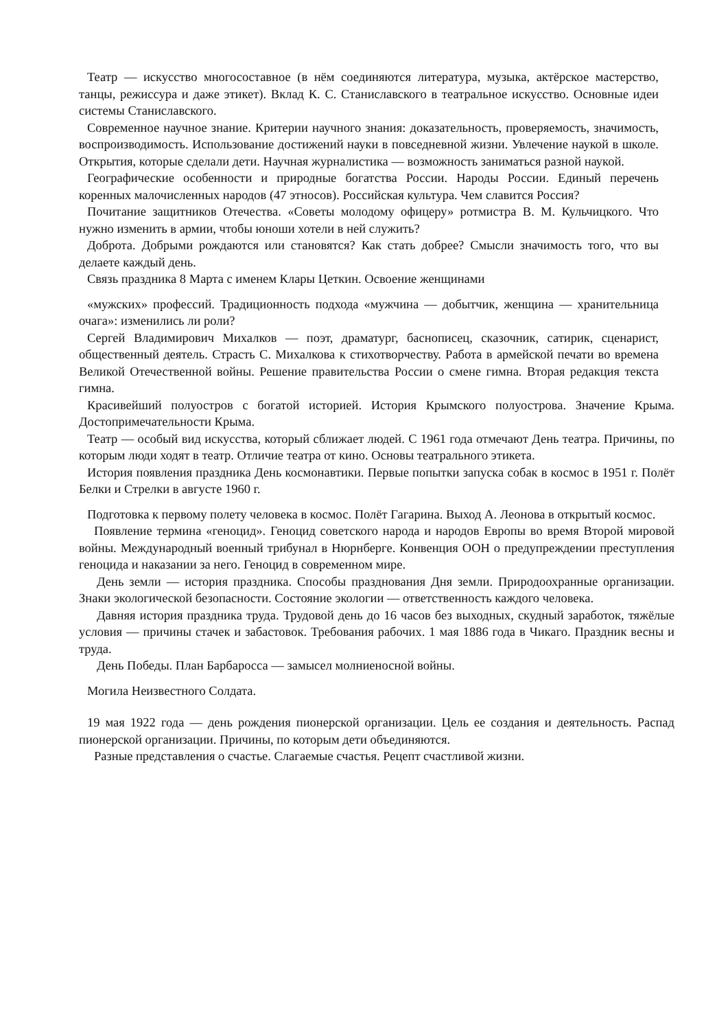Театр — искусство многосоставное (в нём соединяются литература, музыка, актёрское мастерство, танцы, режиссура и даже этикет). Вклад К. С. Станиславского в театральное искусство. Основные идеи системы Станиславского.
Современное научное знание. Критерии научного знания: доказательность, проверяемость, значимость, воспроизводимость. Использование достижений науки в повседневной жизни. Увлечение наукой в школе. Открытия, которые сделали дети. Научная журналистика — возможность заниматься разной наукой.
Географические особенности и природные богатства России. Народы России. Единый перечень коренных малочисленных народов (47 этносов). Российская культура. Чем славится Россия?
Почитание защитников Отечества. «Советы молодому офицеру» ротмистра В. М. Кульчицкого. Что нужно изменить в армии, чтобы юноши хотели в ней служить?
Доброта. Добрыми рождаются или становятся? Как стать добрее? Смысли значимость того, что вы делаете каждый день.
Связь праздника 8 Марта с именем Клары Цеткин. Освоение женщинами
«мужских» профессий. Традиционность подхода «мужчина — добытчик, женщина — хранительница очага»: изменились ли роли?
Сергей Владимирович Михалков — поэт, драматург, баснописец, сказочник, сатирик, сценарист, общественный деятель. Страсть С. Михалкова к стихотворчеству. Работа в армейской печати во времена Великой Отечественной войны. Решение правительства России о смене гимна. Вторая редакция текста гимна.
Красивейший полуостров с богатой историей. История Крымского полуострова. Значение Крыма. Достопримечательности Крыма.
Театр — особый вид искусства, который сближает людей. С 1961 года отмечают День театра. Причины, по которым люди ходят в театр. Отличие театра от кино. Основы театрального этикета.
История появления праздника День космонавтики. Первые попытки запуска собак в космос в 1951 г. Полёт Белки и Стрелки в августе 1960 г.
Подготовка к первому полету человека в космос. Полёт Гагарина. Выход А. Леонова в открытый космос.
Появление термина «геноцид». Геноцид советского народа и народов Европы во время Второй мировой войны. Международный военный трибунал в Нюрнберге. Конвенция ООН о предупреждении преступления геноцида и наказании за него. Геноцид в современном мире.
День земли — история праздника. Способы празднования Дня земли. Природоохранные организации. Знаки экологической безопасности. Состояние экологии — ответственность каждого человека.
Давняя история праздника труда. Трудовой день до 16 часов без выходных, скудный заработок, тяжёлые условия — причины стачек и забастовок. Требования рабочих. 1 мая 1886 года в Чикаго. Праздник весны и труда.
День Победы. План Барбаросса — замысел молниеносной войны.
Могила Неизвестного Солдата.
19 мая 1922 года — день рождения пионерской организации. Цель ее создания и деятельность. Распад пионерской организации. Причины, по которым дети объединяются.
Разные представления о счастье. Слагаемые счастья. Рецепт счастливой жизни.